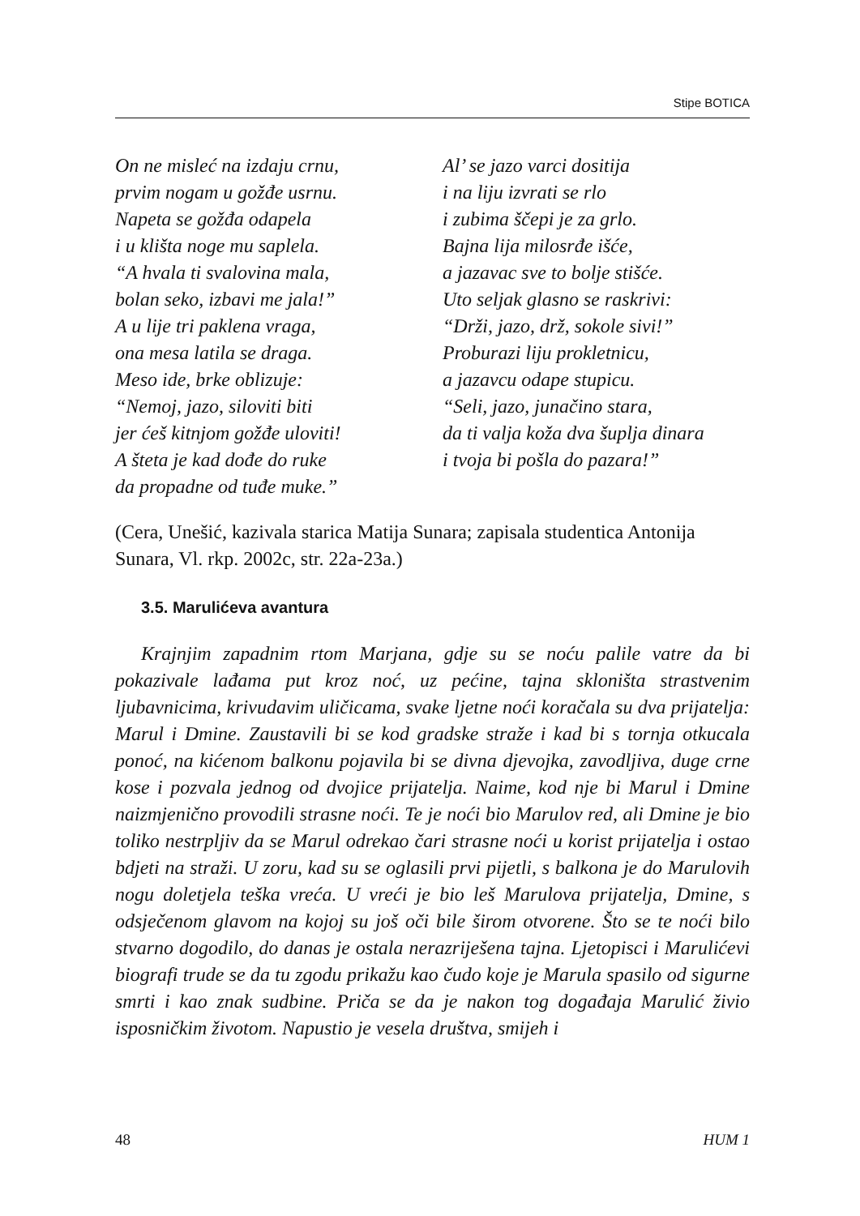Stipe BOTICA
On ne misleć na izdaju crnu,
prvim nogam u gožđe usrnu.
Napeta se gožđa odapela
i u klišta noge mu saplela.
“A hvala ti svalovina mala,
bolan seko, izbavi me jala!”
A u lije tri paklena vraga,
ona mesa latila se draga.
Meso ide, brke oblizuje:
“Nemoj, jazo, siloviti biti
jer ćeš kitnjom gožđe uloviti!
A šteta je kad dođe do ruke
da propadne od tuđe muke.”
Al’ se jazo varci dositija
i na liju izvrati se rlo
i zubima ščepi je za grlo.
Bajna lija milosrđe išće,
a jazavac sve to bolje stišće.
Uto seljak glasno se raskrivi:
“Drži, jazo, drž, sokole sivi!”
Proburazi liju prokletnicu,
a jazavcu odape stupicu.
“Seli, jazo, junačino stara,
da ti valja koža dva šuplja dinara
i tvoja bi pošla do pazara!”
(Cera, Unešić, kazivala starica Matija Sunara; zapisala studentica Antonija Sunara, Vl. rkp. 2002c, str. 22a-23a.)
3.5. Marulićeva avantura
Krajnjim zapadnim rtom Marjana, gdje su se noću palile vatre da bi pokazivale lađama put kroz noć, uz pećine, tajna skloništa strastvenim ljubavnicima, krivudavim uličicama, svake ljetne noći koračala su dva prijatelja: Marul i Dmine. Zaustavili bi se kod gradske straže i kad bi s tornja otkucala ponoć, na kićenom balkonu pojavila bi se divna djevojka, zavodljiva, duge crne kose i pozvala jednog od dvojice prijatelja. Naime, kod nje bi Marul i Dmine naizmjenično provodili strasne noći. Te je noći bio Marulov red, ali Dmine je bio toliko nestrpljiv da se Marul odrekao čari strasne noći u korist prijatelja i ostao bdjeti na straži. U zoru, kad su se oglasili prvi pijetli, s balkona je do Marulovih nogu doletjela teška vreća. U vreći je bio leš Marulova prijatelja, Dmine, s odsječenom glavom na kojoj su još oči bile širom otvorene. Što se te noći bilo stvarno dogodilo, do danas je ostala nerazriješena tajna. Ljetopisci i Marulićevi biografi trude se da tu zgodu prikažu kao čudo koje je Marula spasilo od sigurne smrti i kao znak sudbine. Priča se da je nakon tog događaja Marulić živio isposničkim životom. Napustio je vesela društva, smijeh i
48 HUM 1